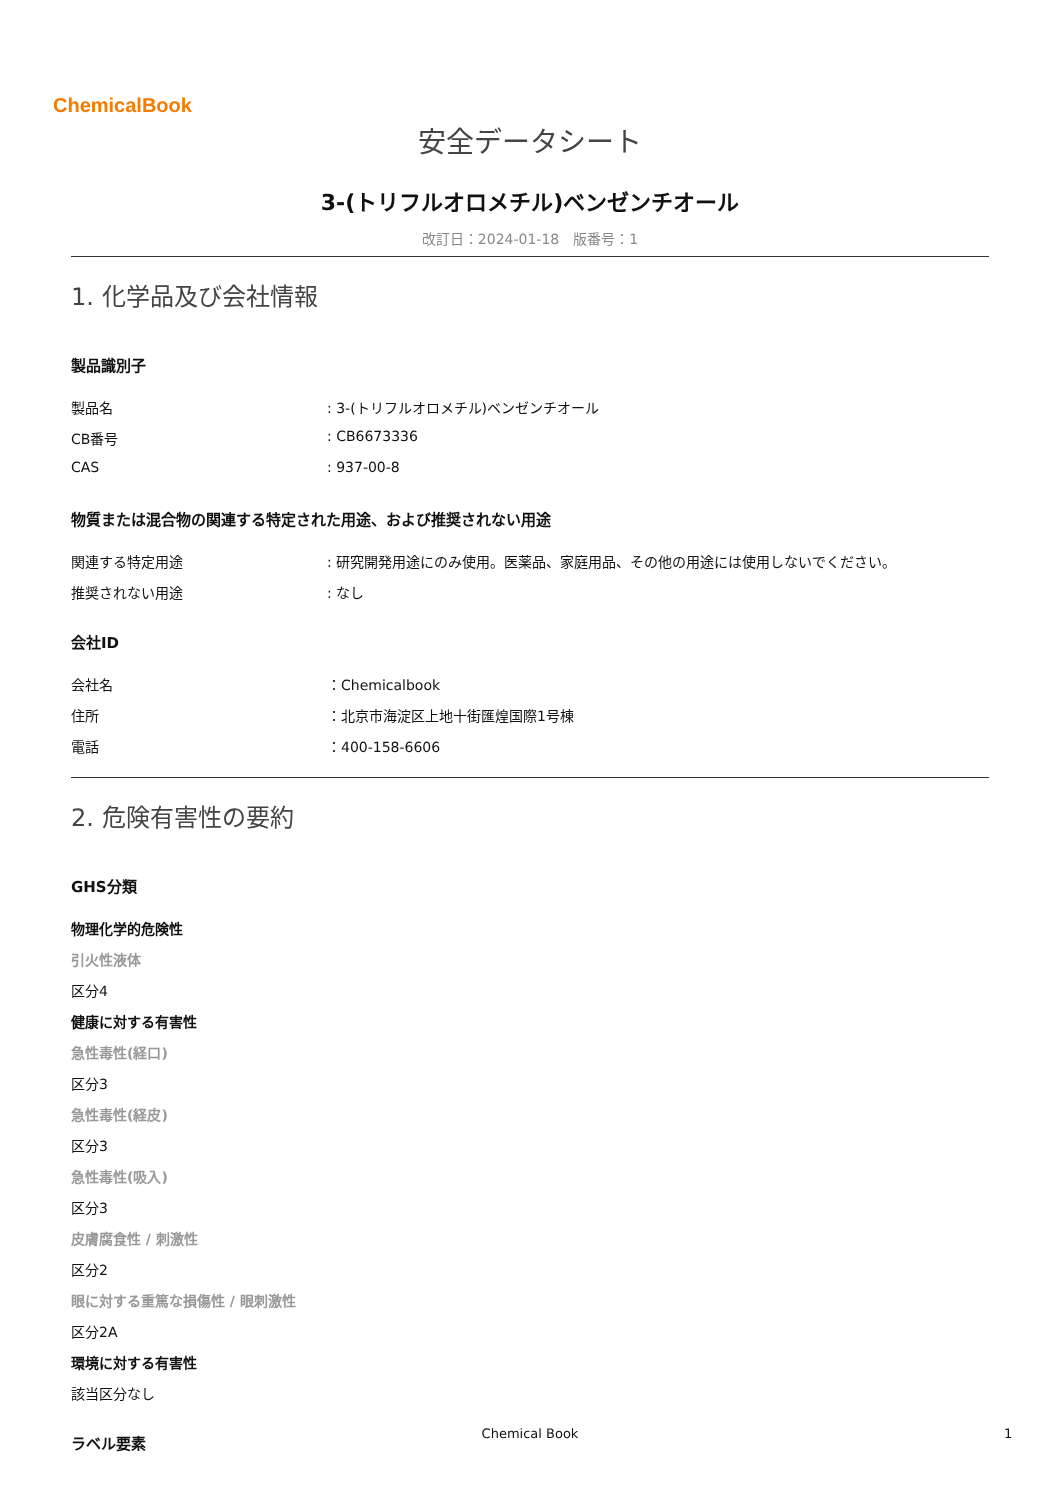ChemicalBook
安全データシート
3-(トリフルオロメチル)ベンゼンチオール
改訂日：2024-01-18　版番号：1
1. 化学品及び会社情報
製品識別子
製品名 : 3-(トリフルオロメチル)ベンゼンチオール
CB番号 : CB6673336
CAS : 937-00-8
物質または混合物の関連する特定された用途、および推奨されない用途
関連する特定用途 : 研究開発用途にのみ使用。医薬品、家庭用品、その他の用途には使用しないでください。
推奨されない用途 : なし
会社ID
会社名 ：Chemicalbook
住所 ：北京市海淀区上地十街匯煌国際1号棟
電話 ：400-158-6606
2. 危険有害性の要約
GHS分類
物理化学的危険性
引火性液体
区分4
健康に対する有害性
急性毒性(経口)
区分3
急性毒性(経皮)
区分3
急性毒性(吸入)
区分3
皮膚腐食性 / 刺激性
区分2
眼に対する重篤な損傷性 / 眼刺激性
区分2A
環境に対する有害性
該当区分なし
ラベル要素
Chemical Book 1